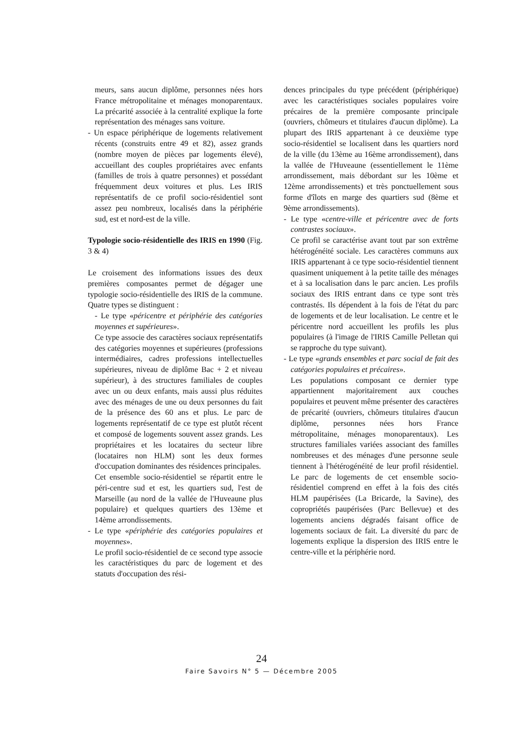meurs, sans aucun diplôme, personnes nées hors France métropolitaine et ménages monoparentaux. La précarité associée à la centralité explique la forte représentation des ménages sans voiture.
- Un espace périphérique de logements relativement récents (construits entre 49 et 82), assez grands (nombre moyen de pièces par logements élevé), accueillant des couples propriétaires avec enfants (familles de trois à quatre personnes) et possédant fréquemment deux voitures et plus. Les IRIS représentatifs de ce profil socio-résidentiel sont assez peu nombreux, localisés dans la périphérie sud, est et nord-est de la ville.
Typologie socio-résidentielle des IRIS en 1990 (Fig. 3 & 4)
Le croisement des informations issues des deux premières composantes permet de dégager une typologie socio-résidentielle des IRIS de la commune. Quatre types se distinguent :
- Le type «péricentre et périphérie des catégories moyennes et supérieures».
Ce type associe des caractères sociaux représentatifs des catégories moyennes et supérieures (professions intermédiaires, cadres professions intellectuelles supérieures, niveau de diplôme Bac + 2 et niveau supérieur), à des structures familiales de couples avec un ou deux enfants, mais aussi plus réduites avec des ménages de une ou deux personnes du fait de la présence des 60 ans et plus. Le parc de logements représentatif de ce type est plutôt récent et composé de logements souvent assez grands. Les propriétaires et les locataires du secteur libre (locataires non HLM) sont les deux formes d'occupation dominantes des résidences principales.
Cet ensemble socio-résidentiel se répartit entre le péri-centre sud et est, les quartiers sud, l'est de Marseille (au nord de la vallée de l'Huveaune plus populaire) et quelques quartiers des 13ème et 14ème arrondissements.
- Le type «périphérie des catégories populaires et moyennes».
Le profil socio-résidentiel de ce second type associe les caractéristiques du parc de logement et des statuts d'occupation des rési-
dences principales du type précédent (périphérique) avec les caractéristiques sociales populaires voire précaires de la première composante principale (ouvriers, chômeurs et titulaires d'aucun diplôme). La plupart des IRIS appartenant à ce deuxième type socio-résidentiel se localisent dans les quartiers nord de la ville (du 13ème au 16ème arrondissement), dans la vallée de l'Huveaune (essentiellement le 11ème arrondissement, mais débordant sur les 10ème et 12ème arrondissements) et très ponctuellement sous forme d'îlots en marge des quartiers sud (8ème et 9ème arrondissements).
- Le type «centre-ville et péricentre avec de forts contrastes sociaux».
Ce profil se caractérise avant tout par son extrême hétérogénéité sociale. Les caractères communs aux IRIS appartenant à ce type socio-résidentiel tiennent quasiment uniquement à la petite taille des ménages et à sa localisation dans le parc ancien. Les profils sociaux des IRIS entrant dans ce type sont très contrastés. Ils dépendent à la fois de l'état du parc de logements et de leur localisation. Le centre et le péricentre nord accueillent les profils les plus populaires (à l'image de l'IRIS Camille Pelletan qui se rapproche du type suivant).
- Le type «grands ensembles et parc social de fait des catégories populaires et précaires».
Les populations composant ce dernier type appartiennent majoritairement aux couches populaires et peuvent même présenter des caractères de précarité (ouvriers, chômeurs titulaires d'aucun diplôme, personnes nées hors France métropolitaine, ménages monoparentaux). Les structures familiales variées associant des familles nombreuses et des ménages d'une personne seule tiennent à l'hétérogénéité de leur profil résidentiel. Le parc de logements de cet ensemble socio-résidentiel comprend en effet à la fois des cités HLM paupérisées (La Bricarde, la Savine), des copropriétés paupérisées (Parc Bellevue) et des logements anciens dégradés faisant office de logements sociaux de fait. La diversité du parc de logements explique la dispersion des IRIS entre le centre-ville et la périphérie nord.
24
Faire Savoirs N° 5 — Décembre 2005